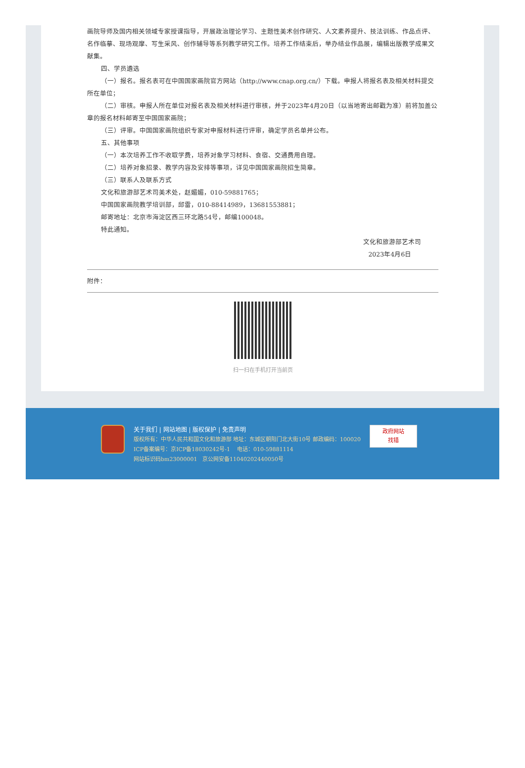画院导师及国内相关领域专家授课指导，开展政治理论学习、主题性美术创作研究、人文素养提升、技法训练、作品点评、名作临摹、现场观摩、写生采风、创作辅导等系列教学研究工作。培养工作结束后，举办结业作品展，编辑出版教学成果文献集。
四、学员遴选
（一）报名。报名表可在中国国家画院官方网站（http://www.cnap.org.cn/）下载。申报人将报名表及相关材料提交所在单位；
（二）审核。申报人所在单位对报名表及相关材料进行审核，并于2023年4月20日（以当地寄出邮戳为准）前将加盖公章的报名材料邮寄至中国国家画院；
（三）评审。中国国家画院组织专家对申报材料进行评审，确定学员名单并公布。
五、其他事项
（一）本次培养工作不收取学费，培养对象学习材料、食宿、交通费用自理。
（二）培养对象招录、教学内容及安排等事项，详见中国国家画院招生简章。
（三）联系人及联系方式
文化和旅游部艺术司美术处，赵媚媚，010-59881765；
中国国家画院教学培训部，邱雷，010-88414989，13681553881；
邮寄地址：北京市海淀区西三环北路54号，邮编100048。
特此通知。
文化和旅游部艺术司
2023年4月6日
附件：
扫一扫在手机打开当前页
关于我们 | 网站地图 | 版权保护 | 免责声明
版权所有：中华人民共和国文化和旅游部 地址：东城区朝阳门北大街10号 邮政编码：100020
ICP备案编号：京ICP备18030242号-1 电话：010-59881114
网站标识码bm23000001 京公网安备11040202440050号
政府网站
找错